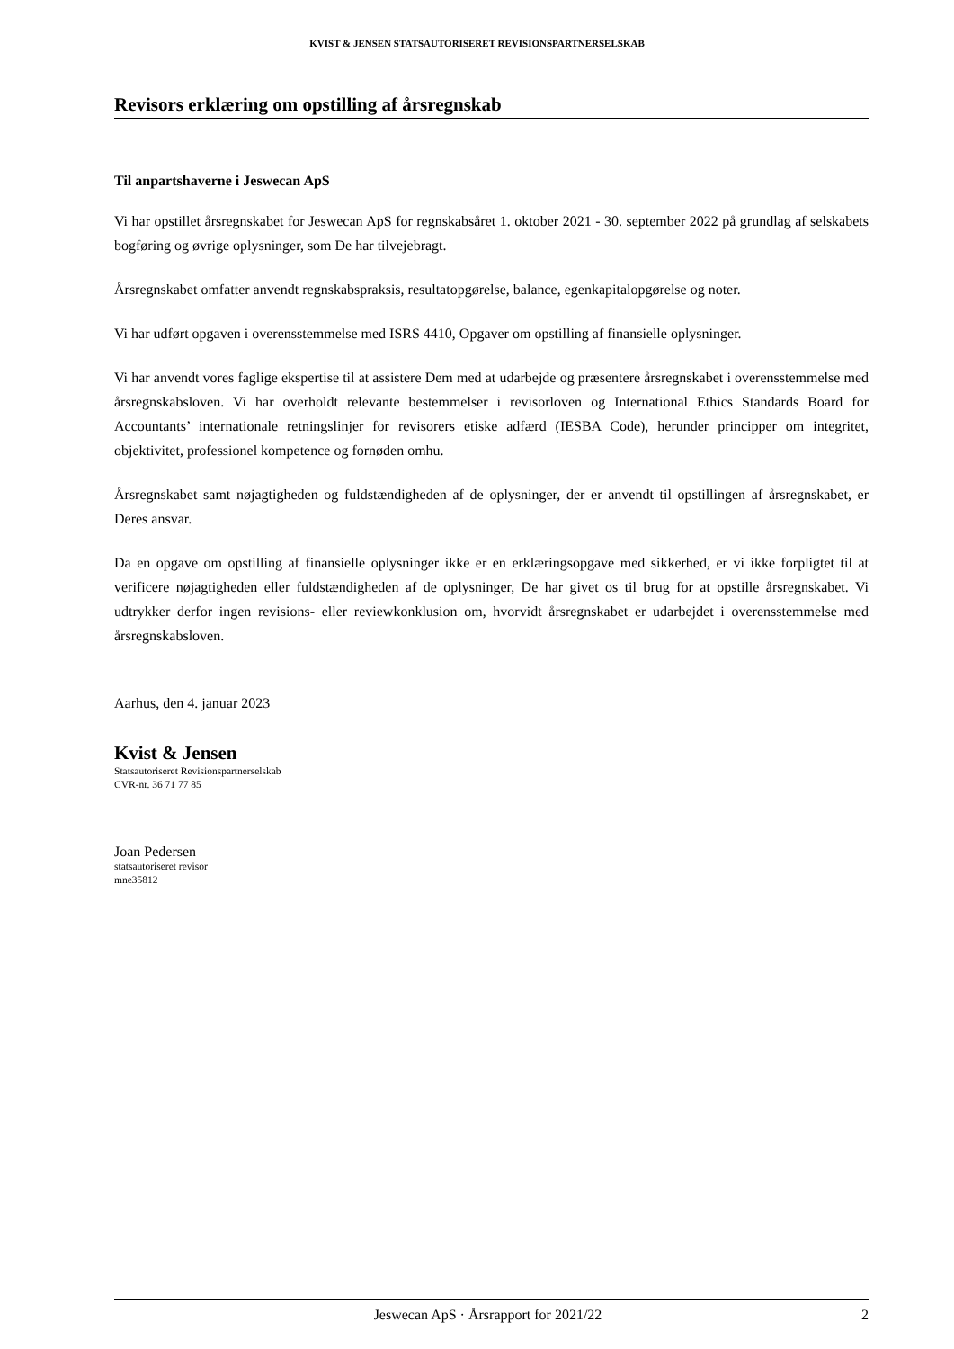KVIST & JENSEN STATSAUTORISERET REVISIONSPARTNERSELSKAB
Revisors erklæring om opstilling af årsregnskab
Til anpartshaverne i Jeswecan ApS
Vi har opstillet årsregnskabet for Jeswecan ApS for regnskabsåret 1. oktober 2021 - 30. september 2022 på grundlag af selskabets bogføring og øvrige oplysninger, som De har tilvejebragt.
Årsregnskabet omfatter anvendt regnskabspraksis, resultatopgørelse, balance, egenkapitalopgørelse og noter.
Vi har udført opgaven i overensstemmelse med ISRS 4410, Opgaver om opstilling af finansielle oplysninger.
Vi har anvendt vores faglige ekspertise til at assistere Dem med at udarbejde og præsentere årsregnskabet i overensstemmelse med årsregnskabsloven. Vi har overholdt relevante bestemmelser i revisorloven og International Ethics Standards Board for Accountants’ internationale retningslinjer for revisorers etiske adfærd (IESBA Code), herunder principper om integritet, objektivitet, professionel kompetence og fornøden omhu.
Årsregnskabet samt nøjagtigheden og fuldstændigheden af de oplysninger, der er anvendt til opstillingen af årsregnskabet, er Deres ansvar.
Da en opgave om opstilling af finansielle oplysninger ikke er en erklæringsopgave med sikkerhed, er vi ikke forpligtet til at verificere nøjagtigheden eller fuldstændigheden af de oplysninger, De har givet os til brug for at opstille årsregnskabet. Vi udtrykker derfor ingen revisions- eller reviewkonklusion om, hvorvidt årsregnskabet er udarbejdet i overensstemmelse med årsregnskabsloven.
Aarhus, den 4. januar 2023
Kvist & Jensen
Statsautoriseret Revisionspartnerselskab
CVR-nr. 36 71 77 85
Joan Pedersen
statsautoriseret revisor
mne35812
Jeswecan ApS · Årsrapport for 2021/22 2